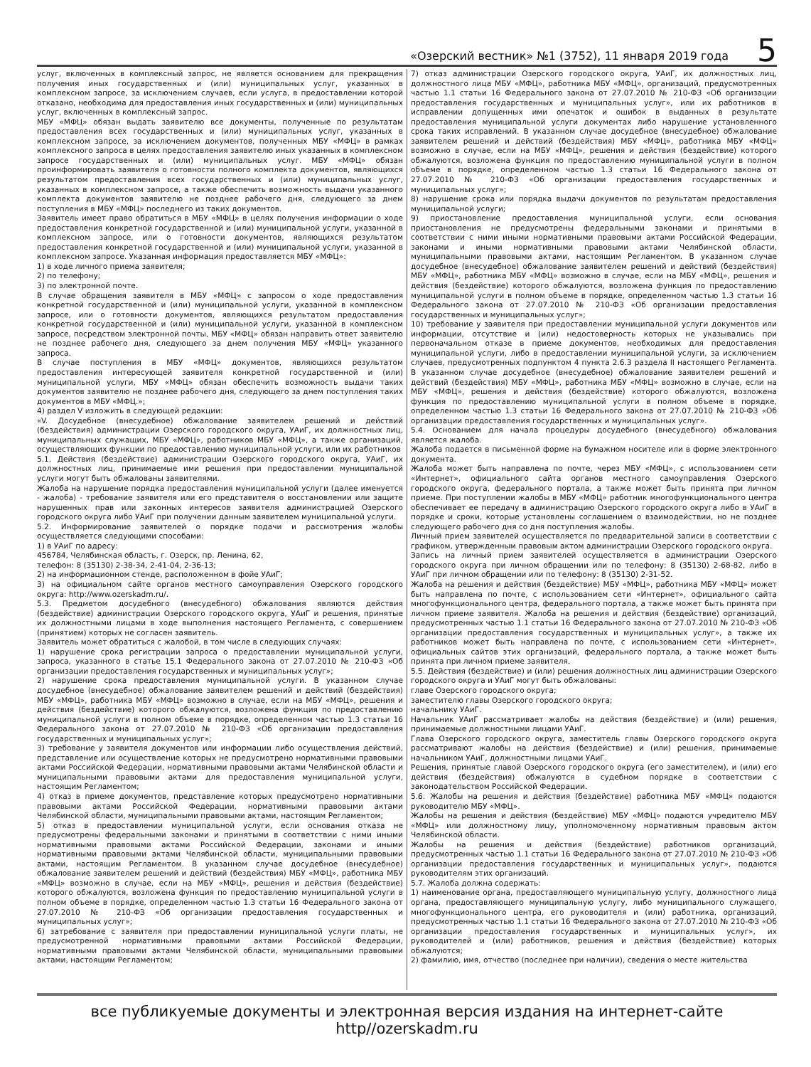«Озерский вестник» №1 (3752), 11 января 2019 года 5
услуг, включенных в комплексный запрос, не является основанием для прекращения получения иных государственных и (или) муниципальных услуг, указанных в комплексном запросе, за исключением случаев, если услуга, в предоставлении которой отказано, необходима для предоставления иных государственных и (или) муниципальных услуг, включенных в комплексный запрос.
МБУ «МФЦ» обязан выдать заявителю все документы, полученные по результатам предоставления всех государственных и (или) муниципальных услуг, указанных в комплексном запросе, за исключением документов, полученных МБУ «МФЦ» в рамках комплексного запроса в целях предоставления заявителю иных указанных в комплексном запросе государственных и (или) муниципальных услуг. МБУ «МФЦ» обязан проинформировать заявителя о готовности полного комплекта документов, являющихся результатом предоставления всех государственных и (или) муниципальных услуг, указанных в комплексном запросе, а также обеспечить возможность выдачи указанного комплекта документов заявителю не позднее рабочего дня, следующего за днем поступления в МБУ «МФЦ» последнего из таких документов.
Заявитель имеет право обратиться в МБУ «МФЦ» в целях получения информации о ходе предоставления конкретной государственной и (или) муниципальной услуги, указанной в комплексном запросе, или о готовности документов, являющихся результатом предоставления конкретной государственной и (или) муниципальной услуги, указанной в комплексном запросе. Указанная информация предоставляется МБУ «МФЦ»:
1) в ходе личного приема заявителя;
2) по телефону;
3) по электронной почте.
В случае обращения заявителя в МБУ «МФЦ» с запросом о ходе предоставления конкретной государственной и (или) муниципальной услуги, указанной в комплексном запросе, или о готовности документов, являющихся результатом предоставления конкретной государственной и (или) муниципальной услуги, указанной в комплексном запросе, посредством электронной почты, МБУ «МФЦ» обязан направить ответ заявителю не позднее рабочего дня, следующего за днем получения МБУ «МФЦ» указанного запроса.
В случае поступления в МБУ «МФЦ» документов, являющихся результатом предоставления интересующей заявителя конкретной государственной и (или) муниципальной услуги, МБУ «МФЦ» обязан обеспечить возможность выдачи таких документов заявителю не позднее рабочего дня, следующего за днем поступления таких документов в МБУ «МФЦ.»;
4) раздел V изложить в следующей редакции:
«V. Досудебное (внесудебное) обжалование заявителем решений и действий (бездействия) администрации Озерского городского округа, УАиГ, их должностных лиц, муниципальных служащих, МБУ «МФЦ», работников МБУ «МФЦ», а также организаций, осуществляющих функции по предоставлению муниципальной услуги, или их работников
5.1. Действия (бездействие) администрации Озерского городского округа, УАиГ, их должностных лиц, принимаемые ими решения при предоставлении муниципальной услуги могут быть обжалованы заявителями.
Жалоба на нарушение порядка предоставления муниципальной услуги (далее именуется - жалоба) - требование заявителя или его представителя о восстановлении или защите нарушенных прав или законных интересов заявителя администрацией Озерского городского округа либо УАиГ при получении данным заявителем муниципальной услуги.
5.2. Информирование заявителей о порядке подачи и рассмотрения жалобы осуществляется следующими способами:
1) в УАиГ по адресу:
456784, Челябинская область, г. Озерск, пр. Ленина, 62,
телефон: 8 (35130) 2-38-34, 2-41-04, 2-36-13;
2) на информационном стенде, расположенном в фойе УАиГ;
3) на официальном сайте органов местного самоуправления Озерского городского округа: http://www.ozerskadm.ru/.
5.3. Предметом досудебного (внесудебного) обжалования являются действия (бездействие) администрации Озерского городского округа, УАиГ и решения, принятые их должностными лицами в ходе выполнения настоящего Регламента, с совершением (принятием) которых не согласен заявитель.
Заявитель может обратиться с жалобой, в том числе в следующих случаях:
1) нарушение срока регистрации запроса о предоставлении муниципальной услуги, запроса, указанного в статье 15.1 Федерального закона от 27.07.2010 № 210-ФЗ «Об организации предоставления государственных и муниципальных услуг»;
2) нарушение срока предоставления муниципальной услуги. В указанном случае досудебное (внесудебное) обжалование заявителем решений и действий (бездействия) МБУ «МФЦ», работника МБУ «МФЦ» возможно в случае, если на МБУ «МФЦ», решения и действия (бездействие) которого обжалуются, возложена функция по предоставлению муниципальной услуги в полном объеме в порядке, определенном частью 1.3 статьи 16 Федерального закона от 27.07.2010 № 210-ФЗ «Об организации предоставления государственных и муниципальных услуг»;
3) требование у заявителя документов или информации либо осуществления действий, представление или осуществление которых не предусмотрено нормативными правовыми актами Российской Федерации, нормативными правовыми актами Челябинской области и муниципальными правовыми актами для предоставления муниципальной услуги, настоящим Регламентом;
4) отказ в приеме документов, представление которых предусмотрено нормативными правовыми актами Российской Федерации, нормативными правовыми актами Челябинской области, муниципальными правовыми актами, настоящим Регламентом;
5) отказ в предоставлении муниципальной услуги, если основания отказа не предусмотрены федеральными законами и принятыми в соответствии с ними иными нормативными правовыми актами Российской Федерации, законами и иными нормативными правовыми актами Челябинской области, муниципальными правовыми актами, настоящим Регламентом. В указанном случае досудебное (внесудебное) обжалование заявителем решений и действий (бездействия) МБУ «МФЦ», работника МБУ «МФЦ» возможно в случае, если на МБУ «МФЦ», решения и действия (бездействие) которого обжалуются, возложена функция по предоставлению муниципальной услуги в полном объеме в порядке, определенном частью 1.3 статьи 16 Федерального закона от 27.07.2010 № 210-ФЗ «Об организации предоставления государственных и муниципальных услуг»;
6) затребование с заявителя при предоставлении муниципальной услуги платы, не предусмотренной нормативными правовыми актами Российской Федерации, нормативными правовыми актами Челябинской области, муниципальными правовыми актами, настоящим Регламентом;
7) отказ администрации Озерского городского округа, УАиГ, их должностных лиц, должностного лица МБУ «МФЦ», работника МБУ «МФЦ», организаций, предусмотренных частью 1.1 статьи 16 Федерального закона от 27.07.2010 № 210-ФЗ «Об организации предоставления государственных и муниципальных услуг», или их работников в исправлении допущенных ими опечаток и ошибок в выданных в результате предоставления муниципальной услуги документах либо нарушение установленного срока таких исправлений. В указанном случае досудебное (внесудебное) обжалование заявителем решений и действий (бездействия) МБУ «МФЦ», работника МБУ «МФЦ» возможно в случае, если на МБУ «МФЦ», решения и действия (бездействие) которого обжалуются, возложена функция по предоставлению муниципальной услуги в полном объеме в порядке, определенном частью 1.3 статьи 16 Федерального закона от 27.07.2010 № 210-ФЗ «Об организации предоставления государственных и муниципальных услуг»;
8) нарушение срока или порядка выдачи документов по результатам предоставления муниципальной услуги;
9) приостановление предоставления муниципальной услуги, если основания приостановления не предусмотрены федеральными законами и принятыми в соответствии с ними иными нормативными правовыми актами Российской Федерации, законами и иными нормативными правовыми актами Челябинской области, муниципальными правовыми актами, настоящим Регламентом. В указанном случае досудебное (внесудебное) обжалование заявителем решений и действий (бездействия) МБУ «МФЦ», работника МБУ «МФЦ» возможно в случае, если на МБУ «МФЦ», решения и действия (бездействие) которого обжалуются, возложена функция по предоставлению муниципальной услуги в полном объеме в порядке, определенном частью 1.3 статьи 16 Федерального закона от 27.07.2010 № 210-ФЗ «Об организации предоставления государственных и муниципальных услуг»;
10) требование у заявителя при предоставлении муниципальной услуги документов или информации, отсутствие и (или) недостоверность которых не указывались при первоначальном отказе в приеме документов, необходимых для предоставления муниципальной услуги, либо в предоставлении муниципальной услуги, за исключением случаев, предусмотренных подпунктом 4 пункта 2.6.3 раздела II настоящего Регламента. В указанном случае досудебное (внесудебное) обжалование заявителем решений и действий (бездействия) МБУ «МФЦ», работника МБУ «МФЦ» возможно в случае, если на МБУ «МФЦ», решения и действия (бездействие) которого обжалуются, возложена функция по предоставлению муниципальной услуги в полном объеме в порядке, определенном частью 1.3 статьи 16 Федерального закона от 27.07.2010 № 210-ФЗ «Об организации предоставления государственных и муниципальных услуг».
5.4. Основанием для начала процедуры досудебного (внесудебного) обжалования является жалоба.
Жалоба подается в письменной форме на бумажном носителе или в форме электронного документа.
Жалоба может быть направлена по почте, через МБУ «МФЦ», с использованием сети «Интернет», официального сайта органов местного самоуправления Озерского городского округа, федерального портала, а также может быть принята при личном приеме. При поступлении жалобы в МБУ «МФЦ» работник многофункционального центра обеспечивает ее передачу в администрацию Озерского городского округа либо в УАиГ в порядке и сроки, которые установлены соглашением о взаимодействии, но не позднее следующего рабочего дня со дня поступления жалобы.
Личный прием заявителей осуществляется по предварительной записи в соответствии с графиком, утвержденным правовым актом администрации Озерского городского округа.
Запись на личный прием заявителей осуществляется в администрации Озерского городского округа при личном обращении или по телефону: 8 (35130) 2-68-82, либо в УАиГ при личном обращении или по телефону: 8 (35130) 2-31-52.
Жалоба на решения и действия (бездействие) МБУ «МФЦ», работника МБУ «МФЦ» может быть направлена по почте, с использованием сети «Интернет», официального сайта многофункционального центра, федерального портала, а также может быть принята при личном приеме заявителя. Жалоба на решения и действия (бездействие) организаций, предусмотренных частью 1.1 статьи 16 Федерального закона от 27.07.2010 № 210-ФЗ «Об организации предоставления государственных и муниципальных услуг», а также их работников может быть направлена по почте, с использованием сети «Интернет», официальных сайтов этих организаций, федерального портала, а также может быть принята при личном приеме заявителя.
5.5. Действия (бездействие) и (или) решения должностных лиц администрации Озерского городского округа и УАиГ могут быть обжалованы:
главе Озерского городского округа;
заместителю главы Озерского городского округа;
начальнику УАиГ.
Начальник УАиГ рассматривает жалобы на действия (бездействие) и (или) решения, принимаемые должностными лицами УАиГ.
Глава Озерского городского округа, заместитель главы Озерского городского округа рассматривают жалобы на действия (бездействие) и (или) решения, принимаемые начальником УАиГ, должностными лицами УАиГ.
Решения, принятые главой Озерского городского округа (его заместителем), и (или) его действия (бездействия) обжалуются в судебном порядке в соответствии с законодательством Российской Федерации.
5.6. Жалобы на решения и действия (бездействие) работника МБУ «МФЦ» подаются руководителю МБУ «МФЦ».
Жалобы на решения и действия (бездействие) МБУ «МФЦ» подаются учредителю МБУ «МФЦ» или должностному лицу, уполномоченному нормативным правовым актом Челябинской области.
Жалобы на решения и действия (бездействие) работников организаций, предусмотренных частью 1.1 статьи 16 Федерального закона от 27.07.2010 № 210-ФЗ «Об организации предоставления государственных и муниципальных услуг», подаются руководителям этих организаций.
5.7. Жалоба должна содержать:
1) наименование органа, предоставляющего муниципальную услугу, должностного лица органа, предоставляющего муниципальную услугу, либо муниципального служащего, многофункционального центра, его руководителя и (или) работника, организаций, предусмотренных частью 1.1 статьи 16 Федерального закона от 27.07.2010 № 210-ФЗ «Об организации предоставления государственных и муниципальных услуг», их руководителей и (или) работников, решения и действия (бездействие) которых обжалуются;
2) фамилию, имя, отчество (последнее при наличии), сведения о месте жительства
все публикуемые документы и электронная версия издания на интернет-сайте http//ozerskadm.ru